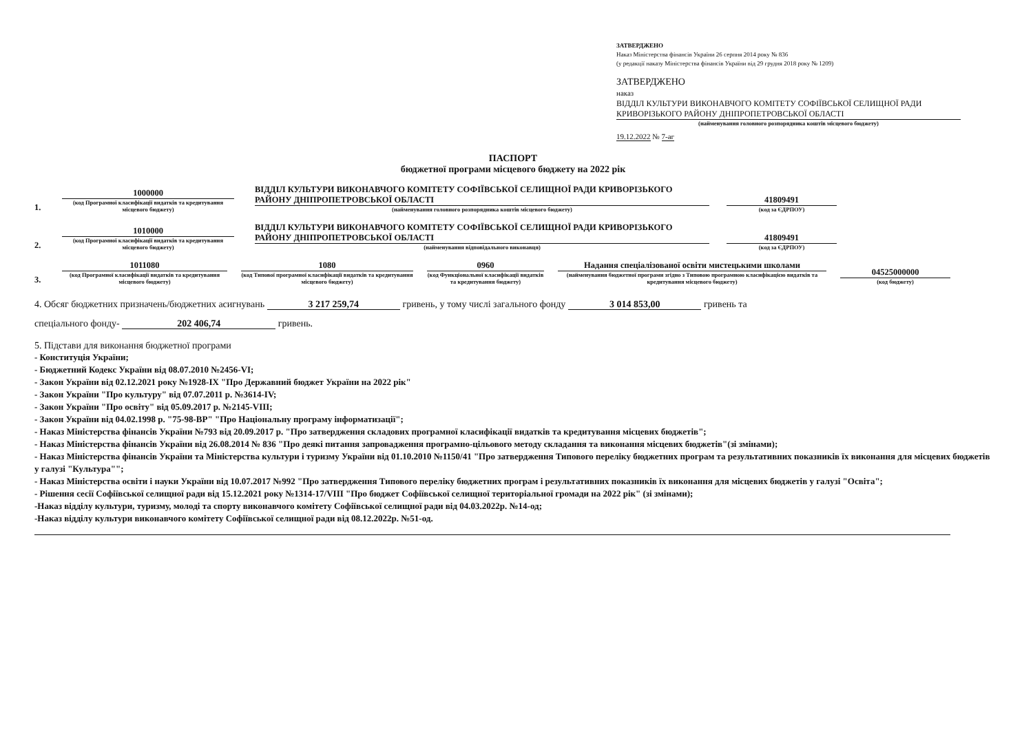ЗАТВЕРДЖЕНО
Наказ Міністерства фінансів України 26 серпня 2014 року № 836
(у редакції наказу Міністерства фінансів України від 29 грудня 2018 року № 1209)
ЗАТВЕРДЖЕНО
наказ
ВІДДІЛ КУЛЬТУРИ ВИКОНАВЧОГО КОМІТЕТУ СОФІЇВСЬКОЇ СЕЛИЩНОЇ РАДИ КРИВОРІЗЬКОГО РАЙОНУ ДНІПРОПЕТРОВСЬКОЇ ОБЛАСТІ
(найменування головного розпорядника коштів місцевого бюджету)
19.12.2022 № 7-аг
ПАСПОРТ
бюджетної програми місцевого бюджету на 2022 рік
1.
1000000
(код Програмної класифікації видатків та кредитування місцевого бюджету)
ВІДДІЛ КУЛЬТУРИ ВИКОНАВЧОГО КОМІТЕТУ СОФІЇВСЬКОЇ СЕЛИЩНОЇ РАДИ КРИВОРІЗЬКОГО РАЙОНУ ДНІПРОПЕТРОВСЬКОЇ ОБЛАСТІ
(найменування головного розпорядника коштів місцевого бюджету)
41809491
(код за ЄДРПОУ)
2.
1010000
(код Програмної класифікації видатків та кредитування місцевого бюджету)
ВІДДІЛ КУЛЬТУРИ ВИКОНАВЧОГО КОМІТЕТУ СОФІЇВСЬКОЇ СЕЛИЩНОЇ РАДИ КРИВОРІЗЬКОГО РАЙОНУ ДНІПРОПЕТРОВСЬКОЇ ОБЛАСТІ
(найменування відповідального виконавця)
41809491
(код за ЄДРПОУ)
3.
1011080
(код Програмної класифікації видатків та кредитування місцевого бюджету)
1080
(код Типової програмної класифікації видатків та кредитування місцевого бюджету)
0960
(код Функціональної класифікації видатків та кредитування бюджету)
Надання спеціалізованої освіти мистецькими школами
(найменування бюджетної програми згідно з Типовою програмною класифікацією видатків та кредитування місцевого бюджету)
04525000000
(код бюджету)
4. Обсяг бюджетних призначень/бюджетних асигнувань 3 217 259,74 гривень, у тому числі загального фонду 3 014 853,00 гривень та
спеціального фонду- 202 406,74 гривень.
5. Підстави для виконання бюджетної програми
- Конституція України;
- Бюджетний Кодекс України від 08.07.2010 №2456-VI;
- Закон України від 02.12.2021 року №1928-IX "Про Державний бюджет України на 2022 рік"
- Закон України "Про культуру" від 07.07.2011 р. №3614-IV;
- Закон України "Про освіту" від 05.09.2017 р. №2145-VIII;
- Закон України від 04.02.1998 р. "75-98-ВР" "Про Національну програму інформатизації";
- Наказ Міністерства фінансів України №793 від 20.09.2017 р. "Про затвердження складових програмної класифікації видатків та кредитування місцевих бюджетів";
- Наказ Міністерства фінансів України від 26.08.2014 № 836 "Про деякі питання запровадження програмно-цільового методу складання та виконання місцевих бюджетів"(зі змінами);
- Наказ Міністерства фінансів України та Міністерства культури і туризму України від 01.10.2010 №1150/41 "Про затвердження Типового переліку бюджетних програм та результативних показників їх виконання для місцевих бюджетів у галузі "Культура"";
- Наказ Міністерства освіти і науки України від 10.07.2017 №992 "Про затвердження Типового переліку бюджетних програм і результативних показників їх виконання для місцевих бюджетів у галузі "Освіта";
- Рішення сесії Софіївської селищної ради від 15.12.2021 року №1314-17/VIII "Про бюджет Софіївської селищної територіальної громади на 2022 рік" (зі змінами);
-Наказ відділу культури, туризму, молоді та спорту виконавчого комітету Софіївської селищної ради від 04.03.2022р. №14-од;
-Наказ відділу культури виконавчого комітету Софіївської селищної ради від 08.12.2022р. №51-од.